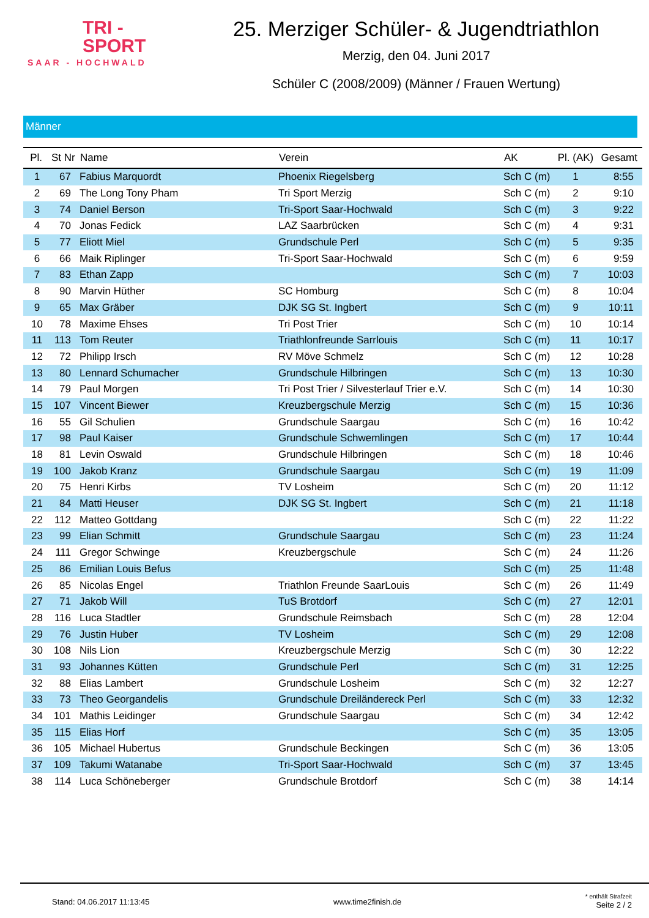TRI -
SPORT
SAAR - HOCHWALD
25. Merziger Schüler- & Jugendtriathlon
Merzig, den 04. Juni 2017
Schüler C (2008/2009) (Männer / Frauen Wertung)
Männer
| Pl. | St Nr | Name | Verein | AK | Pl. (AK) | Gesamt |
| --- | --- | --- | --- | --- | --- | --- |
| 1 | 67 | Fabius Marquordt | Phoenix Riegelsberg | Sch C (m) | 1 | 8:55 |
| 2 | 69 | The Long Tony Pham | Tri Sport Merzig | Sch C (m) | 2 | 9:10 |
| 3 | 74 | Daniel Berson | Tri-Sport Saar-Hochwald | Sch C (m) | 3 | 9:22 |
| 4 | 70 | Jonas Fedick | LAZ Saarbrücken | Sch C (m) | 4 | 9:31 |
| 5 | 77 | Eliott Miel | Grundschule Perl | Sch C (m) | 5 | 9:35 |
| 6 | 66 | Maik Riplinger | Tri-Sport Saar-Hochwald | Sch C (m) | 6 | 9:59 |
| 7 | 83 | Ethan Zapp | | Sch C (m) | 7 | 10:03 |
| 8 | 90 | Marvin Hüther | SC Homburg | Sch C (m) | 8 | 10:04 |
| 9 | 65 | Max Gräber | DJK SG St. Ingbert | Sch C (m) | 9 | 10:11 |
| 10 | 78 | Maxime Ehses | Tri Post Trier | Sch C (m) | 10 | 10:14 |
| 11 | 113 | Tom Reuter | Triathlonfreunde Sarrlouis | Sch C (m) | 11 | 10:17 |
| 12 | 72 | Philipp Irsch | RV Möve Schmelz | Sch C (m) | 12 | 10:28 |
| 13 | 80 | Lennard Schumacher | Grundschule Hilbringen | Sch C (m) | 13 | 10:30 |
| 14 | 79 | Paul Morgen | Tri Post Trier / Silvesterlauf Trier e.V. | Sch C (m) | 14 | 10:30 |
| 15 | 107 | Vincent Biewer | Kreuzbergschule Merzig | Sch C (m) | 15 | 10:36 |
| 16 | 55 | Gil Schulien | Grundschule Saargau | Sch C (m) | 16 | 10:42 |
| 17 | 98 | Paul Kaiser | Grundschule Schwemlingen | Sch C (m) | 17 | 10:44 |
| 18 | 81 | Levin Oswald | Grundschule Hilbringen | Sch C (m) | 18 | 10:46 |
| 19 | 100 | Jakob Kranz | Grundschule Saargau | Sch C (m) | 19 | 11:09 |
| 20 | 75 | Henri Kirbs | TV Losheim | Sch C (m) | 20 | 11:12 |
| 21 | 84 | Matti Heuser | DJK SG St. Ingbert | Sch C (m) | 21 | 11:18 |
| 22 | 112 | Matteo Gottdang | | Sch C (m) | 22 | 11:22 |
| 23 | 99 | Elian Schmitt | Grundschule Saargau | Sch C (m) | 23 | 11:24 |
| 24 | 111 | Gregor Schwinge | Kreuzbergschule | Sch C (m) | 24 | 11:26 |
| 25 | 86 | Emilian Louis Befus | | Sch C (m) | 25 | 11:48 |
| 26 | 85 | Nicolas Engel | Triathlon Freunde SaarLouis | Sch C (m) | 26 | 11:49 |
| 27 | 71 | Jakob Will | TuS Brotdorf | Sch C (m) | 27 | 12:01 |
| 28 | 116 | Luca Stadtler | Grundschule Reimsbach | Sch C (m) | 28 | 12:04 |
| 29 | 76 | Justin Huber | TV Losheim | Sch C (m) | 29 | 12:08 |
| 30 | 108 | Nils Lion | Kreuzbergschule Merzig | Sch C (m) | 30 | 12:22 |
| 31 | 93 | Johannes Kütten | Grundschule Perl | Sch C (m) | 31 | 12:25 |
| 32 | 88 | Elias Lambert | Grundschule Losheim | Sch C (m) | 32 | 12:27 |
| 33 | 73 | Theo Georgandelis | Grundschule Dreiländereck Perl | Sch C (m) | 33 | 12:32 |
| 34 | 101 | Mathis Leidinger | Grundschule Saargau | Sch C (m) | 34 | 12:42 |
| 35 | 115 | Elias Horf | | Sch C (m) | 35 | 13:05 |
| 36 | 105 | Michael Hubertus | Grundschule Beckingen | Sch C (m) | 36 | 13:05 |
| 37 | 109 | Takumi Watanabe | Tri-Sport Saar-Hochwald | Sch C (m) | 37 | 13:45 |
| 38 | 114 | Luca Schöneberger | Grundschule Brotdorf | Sch C (m) | 38 | 14:14 |
Stand: 04.06.2017 11:13:45 www.time2finish.de * enthält Strafzeit
Seite 2 / 2